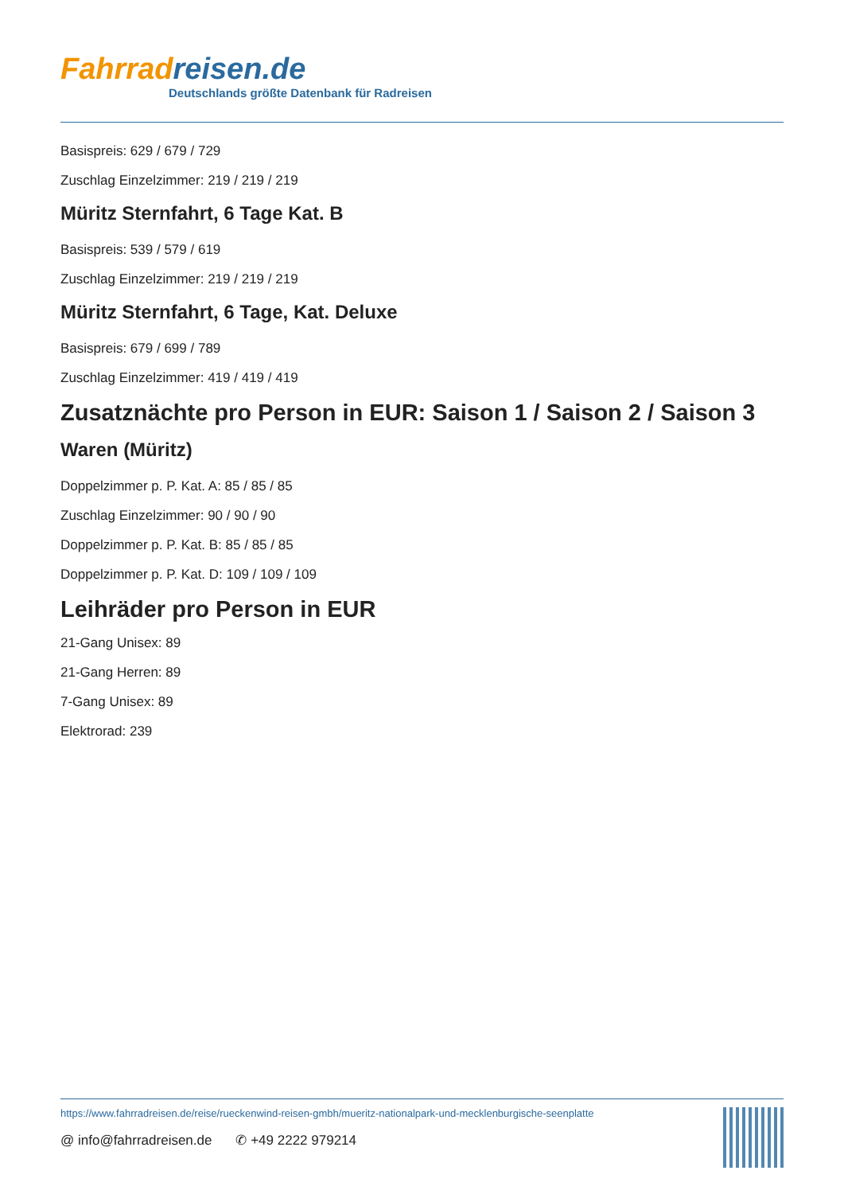Fahrrad reisen.de
Deutschlands größte Datenbank für Radreisen
Basispreis: 629 / 679 / 729
Zuschlag Einzelzimmer: 219 / 219 / 219
Müritz Sternfahrt, 6 Tage Kat. B
Basispreis: 539 / 579 / 619
Zuschlag Einzelzimmer: 219 / 219 / 219
Müritz Sternfahrt, 6 Tage, Kat. Deluxe
Basispreis: 679 / 699 / 789
Zuschlag Einzelzimmer: 419 / 419 / 419
Zusatznächte pro Person in EUR: Saison 1 / Saison 2 / Saison 3
Waren (Müritz)
Doppelzimmer p. P. Kat. A: 85 / 85 / 85
Zuschlag Einzelzimmer: 90 / 90 / 90
Doppelzimmer p. P. Kat. B: 85 / 85 / 85
Doppelzimmer p. P. Kat. D: 109 / 109 / 109
Leihräder pro Person in EUR
21-Gang Unisex: 89
21-Gang Herren: 89
7-Gang Unisex: 89
Elektrorad: 239
https://www.fahrradreisen.de/reise/rueckenwind-reisen-gmbh/mueritz-nationalpark-und-mecklenburgische-seenplatte
@ info@fahrradreisen.de ✆ +49 2222 979214